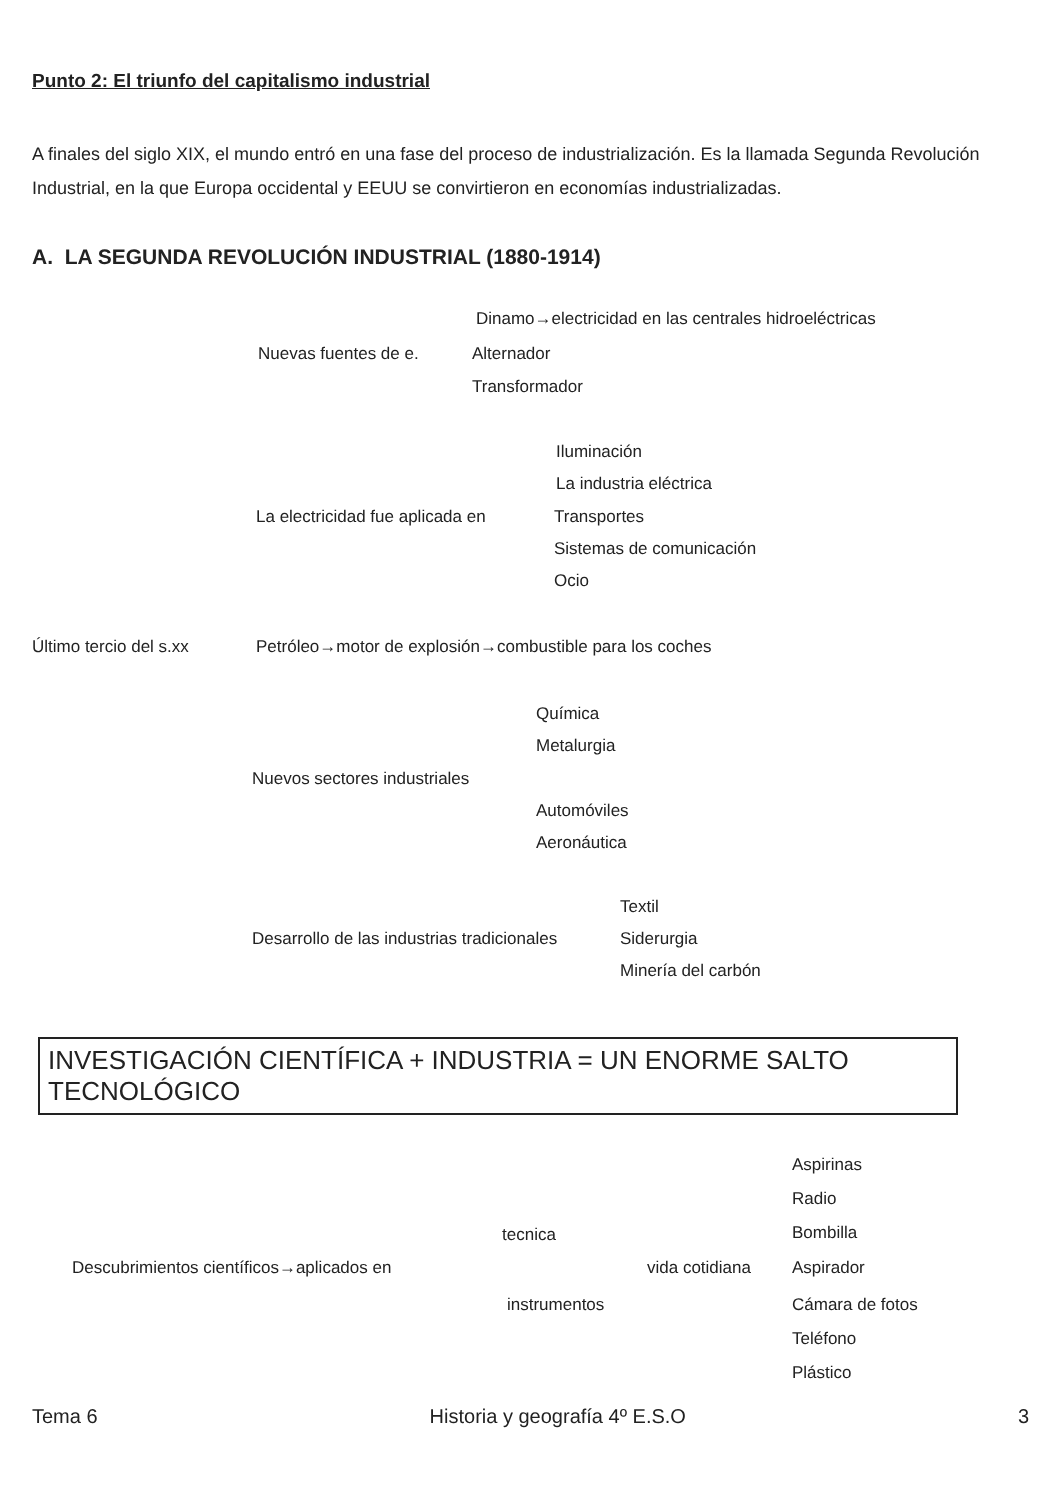Punto 2: El triunfo del capitalismo industrial
A finales del siglo XIX, el mundo entró en una fase del proceso de industrialización. Es la llamada Segunda Revolución Industrial, en la que Europa occidental y EEUU se convirtieron en economías industrializadas.
A. LA SEGUNDA REVOLUCIÓN INDUSTRIAL (1880-1914)
Nuevas fuentes de e.
Dinamo→electricidad en las centrales hidroeléctricas
Alternador
Transformador
La electricidad fue aplicada en
Iluminación
La industria eléctrica
Transportes
Sistemas de comunicación
Ocio
Último tercio del s.xx Petróleo→motor de explosión→combustible para los coches
Química
Metalurgia
Nuevos sectores industriales
Automóviles
Aeronáutica
Textil
Desarrollo de las industrias tradicionales Siderurgia
Minería del carbón
INVESTIGACIÓN CIENTÍFICA + INDUSTRIA = UN ENORME SALTO TECNOLÓGICO
Aspirinas
Radio
tecnica Bombilla
Descubrimientos científicos→aplicados en vida cotidiana Aspirador
instrumentos Cámara de fotos
Teléfono
Plástico
Tema 6 Historia y geografía 4º E.S.O 3